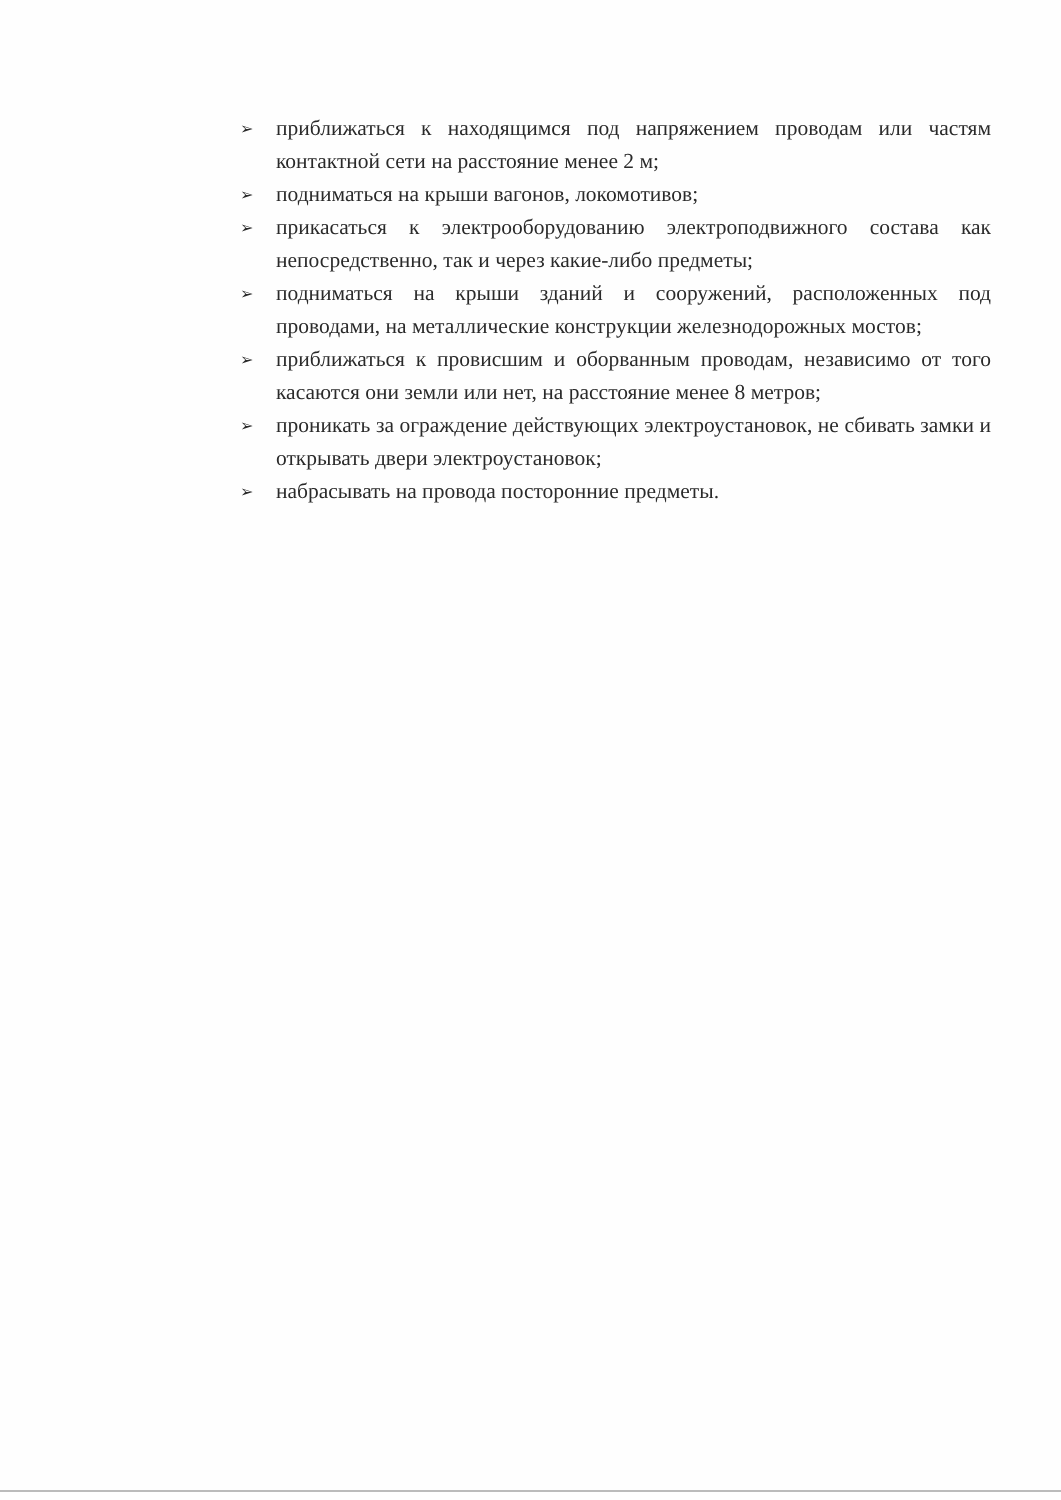➢ приближаться к находящимся под напряжением проводам или частям контактной сети на расстояние менее 2 м;
➢ подниматься на крыши вагонов, локомотивов;
➢ прикасаться к электрооборудованию электроподвижного состава как непосредственно, так и через какие-либо предметы;
➢ подниматься на крыши зданий и сооружений, расположенных под проводами, на металлические конструкции железнодорожных мостов;
➢ приближаться к провисшим и оборванным проводам, независимо от того касаются они земли или нет, на расстояние менее 8 метров;
➢ проникать за ограждение действующих электроустановок, не сбивать замки и открывать двери электроустановок;
➢ набрасывать на провода посторонние предметы.